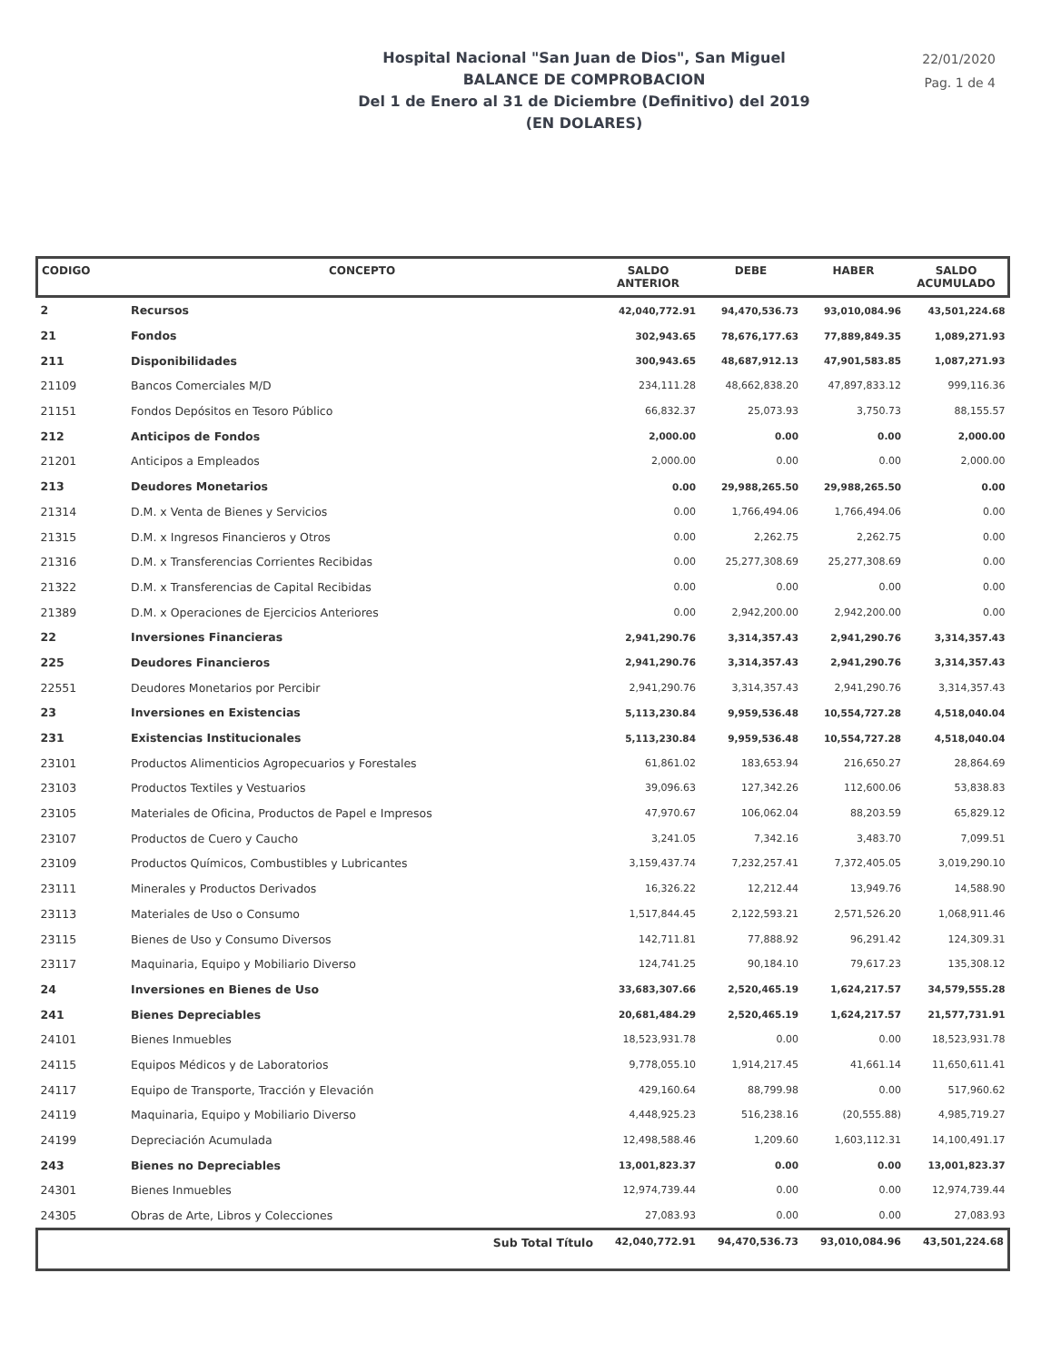Hospital Nacional "San Juan de Dios", San Miguel
BALANCE DE COMPROBACION
Del 1 de Enero al 31 de Diciembre (Definitivo) del 2019
(EN DOLARES)
22/01/2020
Pag. 1 de 4
| CODIGO | CONCEPTO | SALDO ANTERIOR | DEBE | HABER | SALDO ACUMULADO |
| --- | --- | --- | --- | --- | --- |
| 2 | Recursos | 42,040,772.91 | 94,470,536.73 | 93,010,084.96 | 43,501,224.68 |
| 21 | Fondos | 302,943.65 | 78,676,177.63 | 77,889,849.35 | 1,089,271.93 |
| 211 | Disponibilidades | 300,943.65 | 48,687,912.13 | 47,901,583.85 | 1,087,271.93 |
| 21109 | Bancos Comerciales M/D | 234,111.28 | 48,662,838.20 | 47,897,833.12 | 999,116.36 |
| 21151 | Fondos Depósitos en Tesoro Público | 66,832.37 | 25,073.93 | 3,750.73 | 88,155.57 |
| 212 | Anticipos de Fondos | 2,000.00 | 0.00 | 0.00 | 2,000.00 |
| 21201 | Anticipos a Empleados | 2,000.00 | 0.00 | 0.00 | 2,000.00 |
| 213 | Deudores Monetarios | 0.00 | 29,988,265.50 | 29,988,265.50 | 0.00 |
| 21314 | D.M. x Venta de Bienes y Servicios | 0.00 | 1,766,494.06 | 1,766,494.06 | 0.00 |
| 21315 | D.M. x Ingresos Financieros y Otros | 0.00 | 2,262.75 | 2,262.75 | 0.00 |
| 21316 | D.M. x Transferencias Corrientes Recibidas | 0.00 | 25,277,308.69 | 25,277,308.69 | 0.00 |
| 21322 | D.M. x Transferencias de Capital Recibidas | 0.00 | 0.00 | 0.00 | 0.00 |
| 21389 | D.M. x Operaciones de Ejercicios Anteriores | 0.00 | 2,942,200.00 | 2,942,200.00 | 0.00 |
| 22 | Inversiones Financieras | 2,941,290.76 | 3,314,357.43 | 2,941,290.76 | 3,314,357.43 |
| 225 | Deudores Financieros | 2,941,290.76 | 3,314,357.43 | 2,941,290.76 | 3,314,357.43 |
| 22551 | Deudores Monetarios por Percibir | 2,941,290.76 | 3,314,357.43 | 2,941,290.76 | 3,314,357.43 |
| 23 | Inversiones en Existencias | 5,113,230.84 | 9,959,536.48 | 10,554,727.28 | 4,518,040.04 |
| 231 | Existencias Institucionales | 5,113,230.84 | 9,959,536.48 | 10,554,727.28 | 4,518,040.04 |
| 23101 | Productos Alimenticios Agropecuarios y Forestales | 61,861.02 | 183,653.94 | 216,650.27 | 28,864.69 |
| 23103 | Productos Textiles y Vestuarios | 39,096.63 | 127,342.26 | 112,600.06 | 53,838.83 |
| 23105 | Materiales de Oficina, Productos de Papel e Impresos | 47,970.67 | 106,062.04 | 88,203.59 | 65,829.12 |
| 23107 | Productos de Cuero y Caucho | 3,241.05 | 7,342.16 | 3,483.70 | 7,099.51 |
| 23109 | Productos Químicos, Combustibles y Lubricantes | 3,159,437.74 | 7,232,257.41 | 7,372,405.05 | 3,019,290.10 |
| 23111 | Minerales y Productos Derivados | 16,326.22 | 12,212.44 | 13,949.76 | 14,588.90 |
| 23113 | Materiales de Uso o Consumo | 1,517,844.45 | 2,122,593.21 | 2,571,526.20 | 1,068,911.46 |
| 23115 | Bienes de Uso y Consumo Diversos | 142,711.81 | 77,888.92 | 96,291.42 | 124,309.31 |
| 23117 | Maquinaria, Equipo y Mobiliario Diverso | 124,741.25 | 90,184.10 | 79,617.23 | 135,308.12 |
| 24 | Inversiones en Bienes de Uso | 33,683,307.66 | 2,520,465.19 | 1,624,217.57 | 34,579,555.28 |
| 241 | Bienes Depreciables | 20,681,484.29 | 2,520,465.19 | 1,624,217.57 | 21,577,731.91 |
| 24101 | Bienes Inmuebles | 18,523,931.78 | 0.00 | 0.00 | 18,523,931.78 |
| 24115 | Equipos Médicos y de Laboratorios | 9,778,055.10 | 1,914,217.45 | 41,661.14 | 11,650,611.41 |
| 24117 | Equipo de Transporte, Tracción y Elevación | 429,160.64 | 88,799.98 | 0.00 | 517,960.62 |
| 24119 | Maquinaria, Equipo y Mobiliario Diverso | 4,448,925.23 | 516,238.16 | (20,555.88) | 4,985,719.27 |
| 24199 | Depreciación Acumulada | 12,498,588.46 | 1,209.60 | 1,603,112.31 | 14,100,491.17 |
| 243 | Bienes no Depreciables | 13,001,823.37 | 0.00 | 0.00 | 13,001,823.37 |
| 24301 | Bienes Inmuebles | 12,974,739.44 | 0.00 | 0.00 | 12,974,739.44 |
| 24305 | Obras de Arte, Libros y Colecciones | 27,083.93 | 0.00 | 0.00 | 27,083.93 |
| | Sub Total Título | 42,040,772.91 | 94,470,536.73 | 93,010,084.96 | 43,501,224.68 |